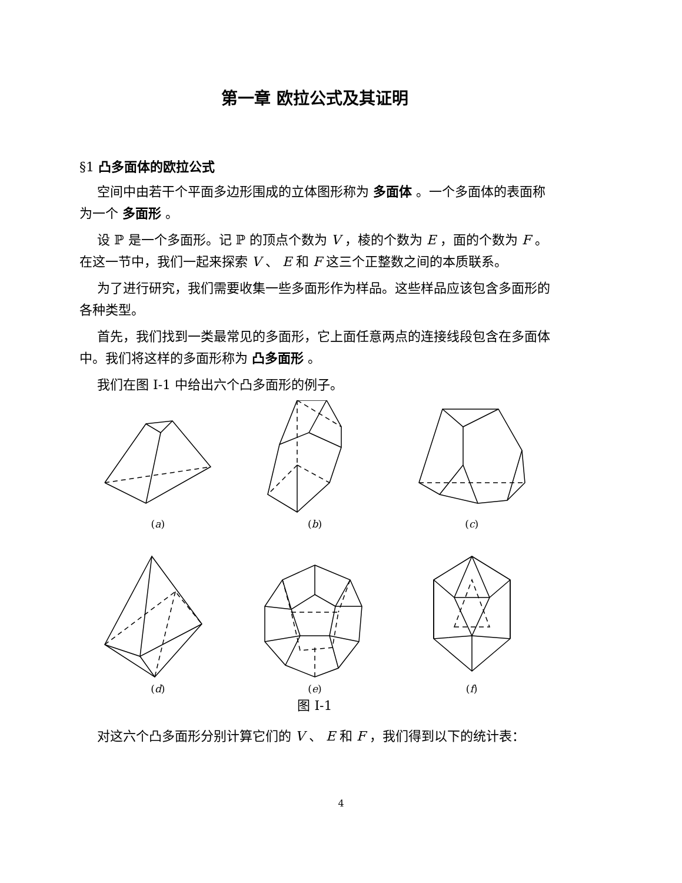第一章 欧拉公式及其证明
§1 凸多面体的欧拉公式
空间中由若干个平面多边形围成的立体图形称为 多面体 。一个多面体的表面称为一个 多面形 。
设 ℙ 是一个多面形。记 ℙ 的顶点个数为 V ，棱的个数为 E ，面的个数为 F 。在这一节中，我们一起来探索 V 、 E 和 F 这三个正整数之间的本质联系。
为了进行研究，我们需要收集一些多面形作为样品。这些样品应该包含多面形的各种类型。
首先，我们找到一类最常见的多面形，它上面任意两点的连接线段包含在多面体中。我们将这样的多面形称为 凸多面形 。
我们在图 I-1 中给出六个凸多面形的例子。
(a)
(b)
(c)
(d)
(e)
(f)
图 I-1
对这六个凸多面形分别计算它们的 V 、 E 和 F ，我们得到以下的统计表：
4